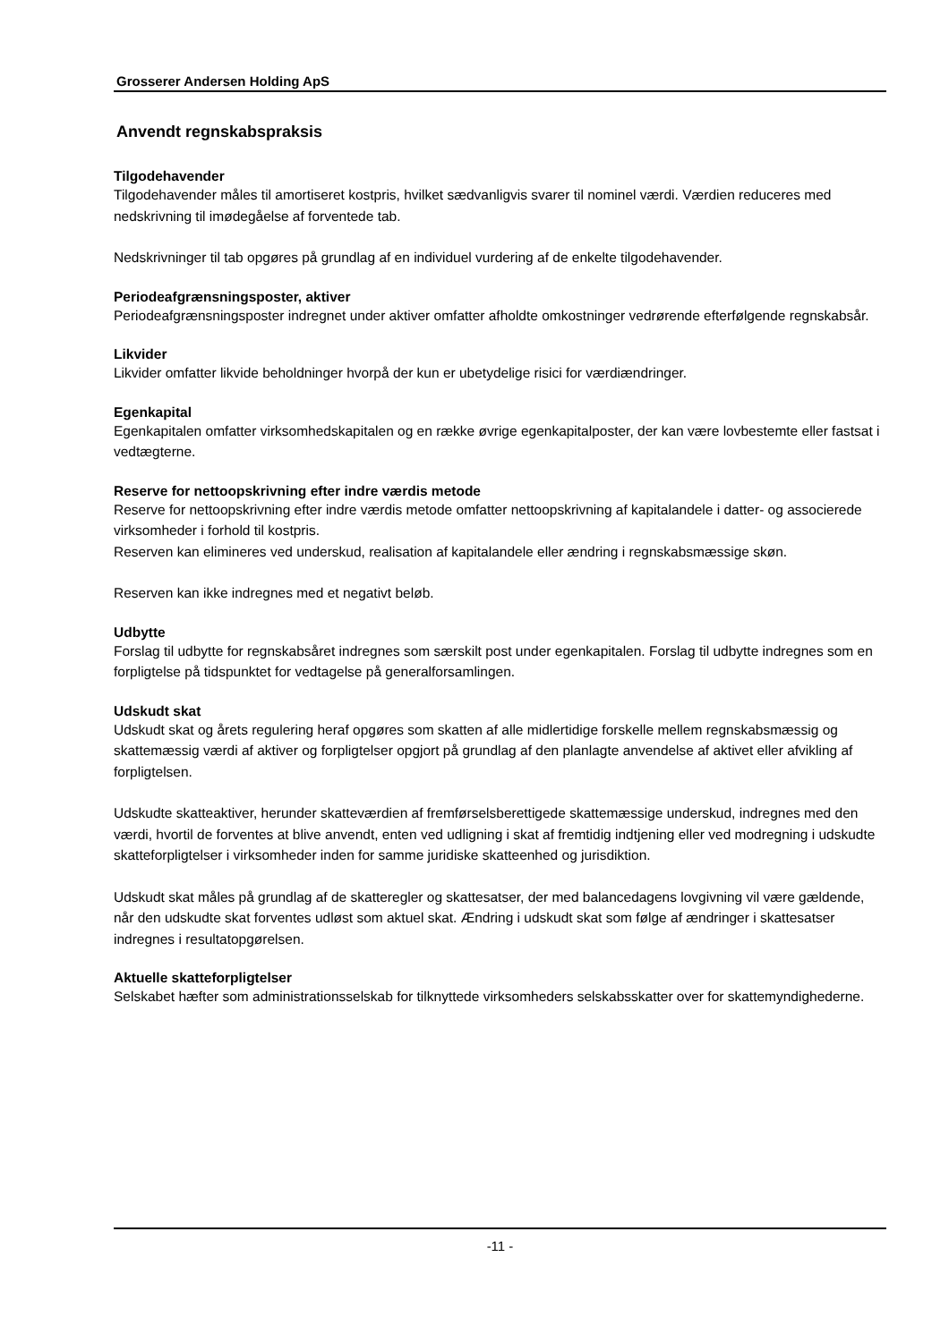Grosserer Andersen Holding ApS
Anvendt regnskabspraksis
Tilgodehavender
Tilgodehavender måles til amortiseret kostpris, hvilket sædvanligvis svarer til nominel værdi. Værdien reduceres med nedskrivning til imødegåelse af forventede tab.
Nedskrivninger til tab opgøres på grundlag af en individuel vurdering af de enkelte tilgodehavender.
Periodeafgrænsningsposter, aktiver
Periodeafgrænsningsposter indregnet under aktiver omfatter afholdte omkostninger vedrørende efterfølgende regnskabsår.
Likvider
Likvider omfatter likvide beholdninger hvorpå der kun er ubetydelige risici for værdiændringer.
Egenkapital
Egenkapitalen omfatter virksomhedskapitalen og en række øvrige egenkapitalposter, der kan være lovbestemte eller fastsat i vedtægterne.
Reserve for nettoopskrivning efter indre værdis metode
Reserve for nettoopskrivning efter indre værdis metode omfatter nettoopskrivning af kapitalandele i datter- og associerede virksomheder i forhold til kostpris.
Reserven kan elimineres ved underskud, realisation af kapitalandele eller ændring i regnskabsmæssige skøn.
Reserven kan ikke indregnes med et negativt beløb.
Udbytte
Forslag til udbytte for regnskabsåret indregnes som særskilt post under egenkapitalen. Forslag til udbytte indregnes som en forpligtelse på tidspunktet for vedtagelse på generalforsamlingen.
Udskudt skat
Udskudt skat og årets regulering heraf opgøres som skatten af alle midlertidige forskelle mellem regnskabsmæssig og skattemæssig værdi af aktiver og forpligtelser opgjort på grundlag af den planlagte anvendelse af aktivet eller afvikling af forpligtelsen.
Udskudte skatteaktiver, herunder skatteværdien af fremførselsberettigede skattemæssige underskud, indregnes med den værdi, hvortil de forventes at blive anvendt, enten ved udligning i skat af fremtidig indtjening eller ved modregning i udskudte skatteforpligtelser i virksomheder inden for samme juridiske skatteenhed og jurisdiktion.
Udskudt skat måles på grundlag af de skatteregler og skattesatser, der med balancedagens lovgivning vil være gældende, når den udskudte skat forventes udløst som aktuel skat. Ændring i udskudt skat som følge af ændringer i skattesatser indregnes i resultatopgørelsen.
Aktuelle skatteforpligtelser
Selskabet hæfter som administrationsselskab for tilknyttede virksomheders selskabsskatter over for skattemyndighederne.
-11 -